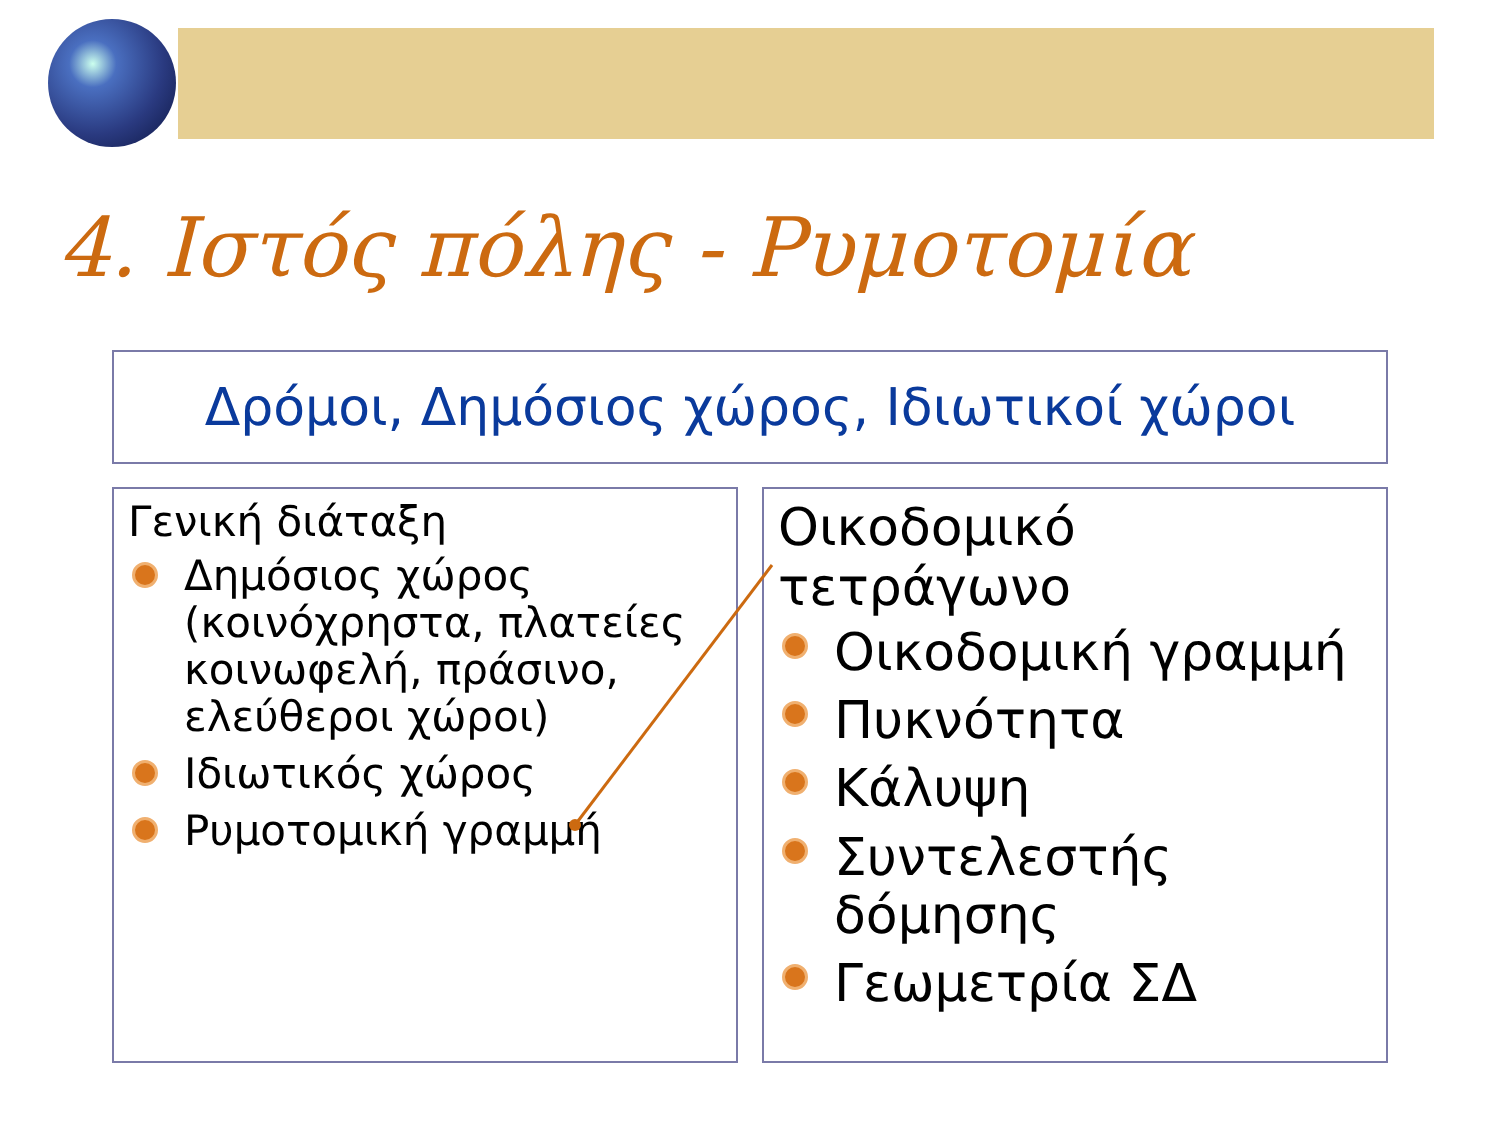4. Ιστός πόλης - Ρυμοτομία
Δρόμοι, Δημόσιος χώρος, Ιδιωτικοί χώροι
Γενική διάταξη
Δημόσιος χώρος (κοινόχρηστα, πλατείες κοινωφελή, πράσινο, ελεύθεροι χώροι)
Ιδιωτικός χώρος
Ρυμοτομική γραμμή
Οικοδομικό τετράγωνο
Οικοδομική γραμμή
Πυκνότητα
Κάλυψη
Συντελεστής δόμησης
Γεωμετρία ΣΔ